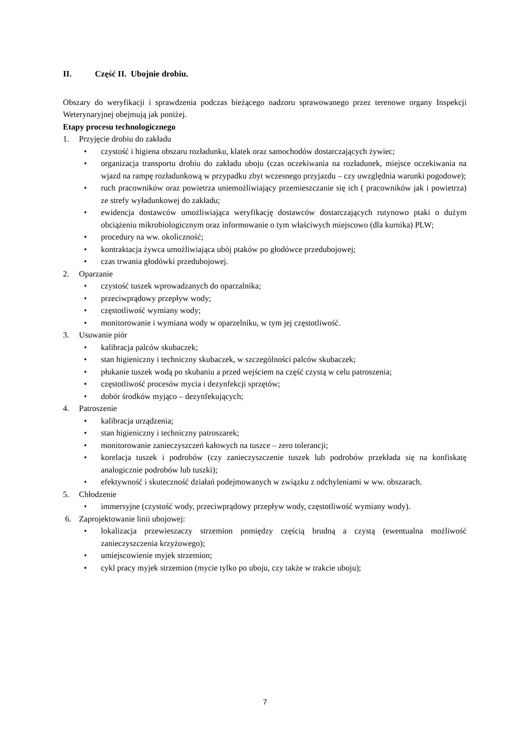II. Część II. Ubojnie drobiu.
Obszary do weryfikacji i sprawdzenia podczas bieżącego nadzoru sprawowanego przez terenowe organy Inspekcji Weterynaryjnej obejmują jak poniżej.
Etapy procesu technologicznego
1. Przyjęcie drobiu do zakładu
• czystość i higiena obszaru rozładunku, klatek oraz samochodów dostarczających żywiec;
• organizacja transportu drobiu do zakładu uboju (czas oczekiwania na rozładunek, miejsce oczekiwania na wjazd na rampę rozładunkową w przypadku zbyt wczesnego przyjazdu – czy uwzględnia warunki pogodowe);
• ruch pracowników oraz powietrza uniemożliwiający przemieszczanie się ich ( pracowników jak i powietrza) ze strefy wyładunkowej do zakładu;
• ewidencja dostawców umożliwiająca weryfikację dostawców dostarczających rutynowo ptaki o dużym obciążeniu mikrobiologicznym oraz informowanie o tym właściwych miejscowo (dla kurnika) PLW;
• procedury na ww. okoliczność;
• kontraktacja żywca umożliwiająca ubój ptaków po głodówce przedubojowej;
• czas trwania głodówki przedubojowej.
2. Oparzanie
• czystość tuszek wprowadzanych do oparzalnika;
• przeciwprądowy przepływ wody;
• częstotliwość wymiany wody;
• monitorowanie i wymiana wody w oparzelniku, w tym jej częstotliwość.
3. Usuwanie piór
• kalibracja palców skubaczek;
• stan higieniczny i techniczny skubaczek, w szczególności palców skubaczek;
• płukanie tuszek wodą po skubaniu a przed wejściem na część czystą w celu patroszenia;
• częstotliwość procesów mycia i dezynfekcji sprzętów;
• dobór środków myjąco – dezynfekujących;
4. Patroszenie
• kalibracja urządzenia;
• stan higieniczny i techniczny patroszarek;
• monitorowanie zanieczyszczeń kałowych na tuszce – zero tolerancji;
• korelacja tuszek i podrobów (czy zanieczyszczenie tuszek lub podrobów przekłada się na konfiskatę analogicznie podrobów lub tuszki);
• efektywność i skuteczność działań podejmowanych w związku z odchyleniami w ww. obszarach.
5. Chłodzenie
• immersyjne (czystość wody, przeciwprądowy przepływ wody, częstotliwość wymiany wody).
6. Zaprojektowanie linii ubojowej:
• lokalizacja przewieszaczy strzemion pomiędzy częścią brudną a czystą (ewentualna możliwość zanieczyszczenia krzyżowego);
• umiejscowienie myjek strzemion;
• cykl pracy myjek strzemion (mycie tylko po uboju, czy także w trakcie uboju);
7